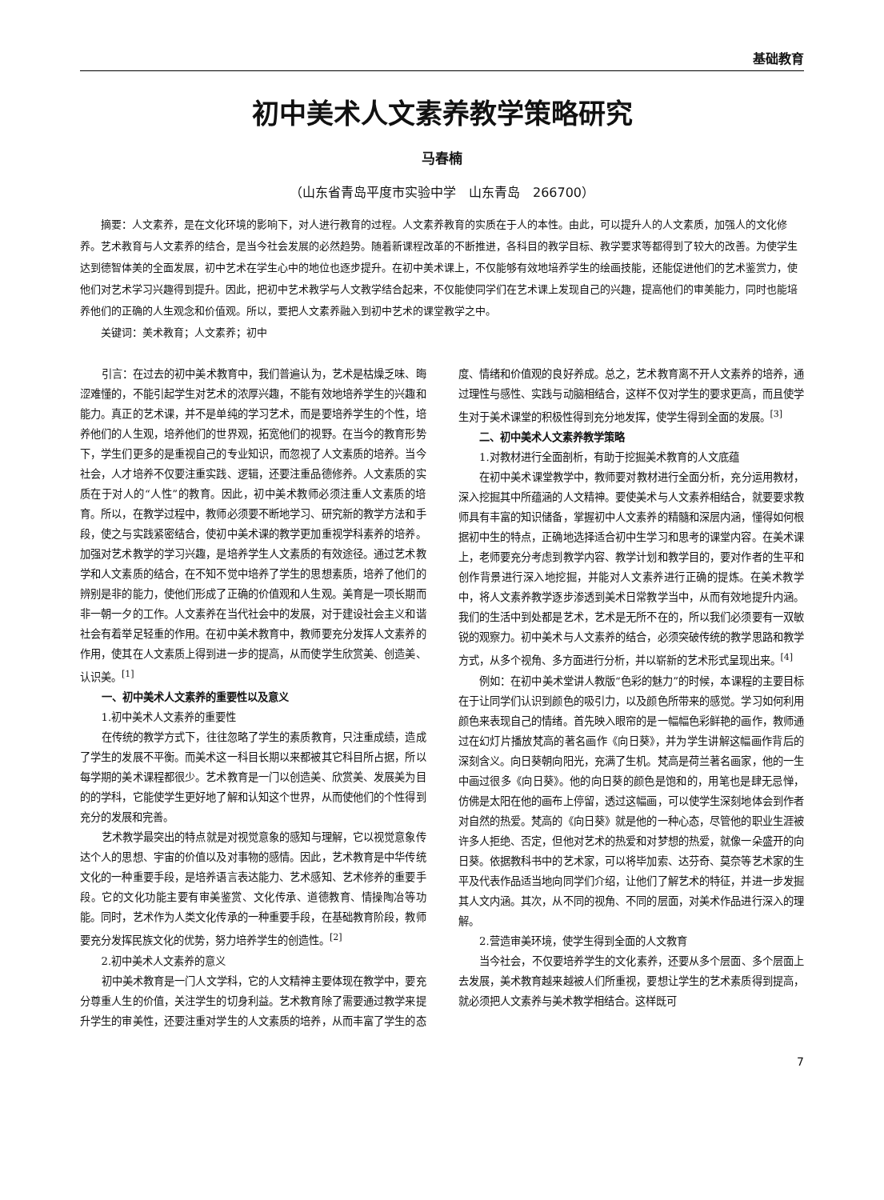基础教育
初中美术人文素养教学策略研究
马春楠
（山东省青岛平度市实验中学　山东青岛　266700）
摘要：人文素养，是在文化环境的影响下，对人进行教育的过程。人文素养教育的实质在于人的本性。由此，可以提升人的人文素质，加强人的文化修养。艺术教育与人文素养的结合，是当今社会发展的必然趋势。随着新课程改革的不断推进，各科目的教学目标、教学要求等都得到了较大的改善。为使学生达到德智体美的全面发展，初中艺术在学生心中的地位也逐步提升。在初中美术课上，不仅能够有效地培养学生的绘画技能，还能促进他们的艺术鉴赏力，使他们对艺术学习兴趣得到提升。因此，把初中艺术教学与人文教学结合起来，不仅能使同学们在艺术课上发现自己的兴趣，提高他们的审美能力，同时也能培养他们的正确的人生观念和价值观。所以，要把人文素养融入到初中艺术的课堂教学之中。
关键词：美术教育；人文素养；初中
引言：在过去的初中美术教育中，我们普遍认为，艺术是枯燥乏味、晦涩难懂的，不能引起学生对艺术的浓厚兴趣，不能有效地培养学生的兴趣和能力。真正的艺术课，并不是单纯的学习艺术，而是要培养学生的个性，培养他们的人生观，培养他们的世界观，拓宽他们的视野。在当今的教育形势下，学生们更多的是重视自己的专业知识，而忽视了人文素质的培养。当今社会，人才培养不仅要注重实践、逻辑，还要注重品德修养。人文素质的实质在于对人的“人性”的教育。因此，初中美术教师必须注重人文素质的培育。所以，在教学过程中，教师必须要不断地学习、研究新的教学方法和手段，使之与实践紧密结合，使初中美术课的教学更加重视学科素养的培养。加强对艺术教学的学习兴趣，是培养学生人文素质的有效途径。通过艺术教学和人文素质的结合，在不知不觉中培养了学生的思想素质，培养了他们的辨别是非的能力，使他们形成了正确的价值观和人生观。美育是一项长期而非一朝一夕的工作。人文素养在当代社会中的发展，对于建设社会主义和谐社会有着举足轻重的作用。在初中美术教育中，教师要充分发挥人文素养的作用，使其在人文素质上得到进一步的提高，从而使学生欣赏美、创造美、认识美。<sup>[1]</sup>
一、初中美术人文素养的重要性以及意义
1.初中美术人文素养的重要性
在传统的教学方式下，往往忽略了学生的素质教育，只注重成绩，造成了学生的发展不平衡。而美术这一科目长期以来都被其它科目所占据，所以每学期的美术课程都很少。艺术教育是一门以创造美、欣赏美、发展美为目的的学科，它能使学生更好地了解和认知这个世界，从而使他们的个性得到充分的发展和完善。
艺术教学最突出的特点就是对视觉意象的感知与理解，它以视觉意象传达个人的思想、宇宙的价值以及对事物的感情。因此，艺术教育是中华传统文化的一种重要手段，是培养语言表达能力、艺术感知、艺术修养的重要手段。它的文化功能主要有审美鉴赏、文化传承、道德教育、情操陶冶等功能。同时，艺术作为人类文化传承的一种重要手段，在基础教育阶段，教师要充分发挥民族文化的优势，努力培养学生的创造性。<sup>[2]</sup>
2.初中美术人文素养的意义
初中美术教育是一门人文学科，它的人文精神主要体现在教学中，要充分尊重人生的价值，关注学生的切身利益。艺术教育除了需要通过教学来提升学生的审美性，还要注重对学生的人文素质的培养，从而丰富了学生的态度、情绪和价值观的良好养成。总之，艺术教育离不开人文素养的培养，通过理性与感性、实践与动脑相结合，这样不仅对学生的要求更高，而且使学生对于美术课堂的积极性得到充分地发挥，使学生得到全面的发展。<sup>[3]</sup>
二、初中美术人文素养教学策略
1.对教材进行全面剖析，有助于挖掘美术教育的人文底蕴
在初中美术课堂教学中，教师要对教材进行全面分析，充分运用教材，深入挖掘其中所蕴涵的人文精神。要使美术与人文素养相结合，就要要求教师具有丰富的知识储备，掌握初中人文素养的精髓和深层内涵，懂得如何根据初中生的特点，正确地选择适合初中生学习和思考的课堂内容。在美术课上，老师要充分考虑到教学内容、教学计划和教学目的，要对作者的生平和创作背景进行深入地挖掘，并能对人文素养进行正确的提炼。在美术教学中，将人文素养教学逐步渗透到美术日常教学当中，从而有效地提升内涵。我们的生活中到处都是艺术，艺术是无所不在的，所以我们必须要有一双敏锐的观察力。初中美术与人文素养的结合，必须突破传统的教学思路和教学方式，从多个视角、多方面进行分析，并以崭新的艺术形式呈现出来。<sup>[4]</sup>
例如：在初中美术堂讲人教版“色彩的魅力”的时候，本课程的主要目标在于让同学们认识到颜色的吸引力，以及颜色所带来的感觉。学习如何利用颜色来表现自己的情绪。首先映入眼帘的是一幅幅色彩鲜艳的画作，教师通过在幻灯片播放梵高的著名画作《向日葵》，并为学生讲解这幅画作背后的深刻含义。向日葵朝向阳光，充满了生机。梵高是荷兰著名画家，他的一生中画过很多《向日葵》。他的向日葵的颜色是饱和的，用笔也是肆无忌惮，仿佛是太阳在他的画布上停留，透过这幅画，可以使学生深刻地体会到作者对自然的热爱。梵高的《向日葵》就是他的一种心态，尽管他的职业生涯被许多人拒绝、否定，但他对艺术的热爱和对梦想的热爱，就像一朵盛开的向日葵。依据教科书中的艺术家，可以将毕加索、达芬奇、莫奈等艺术家的生平及代表作品适当地向同学们介绍，让他们了解艺术的特征，并进一步发掘其人文内涵。其次，从不同的视角、不同的层面，对美术作品进行深入的理解。
2.营造审美环境，使学生得到全面的人文教育
当今社会，不仅要培养学生的文化素养，还要从多个层面、多个层面上去发展，美术教育越来越被人们所重视，要想让学生的艺术素质得到提高，就必须把人文素养与美术教学相结合。这样既可
7